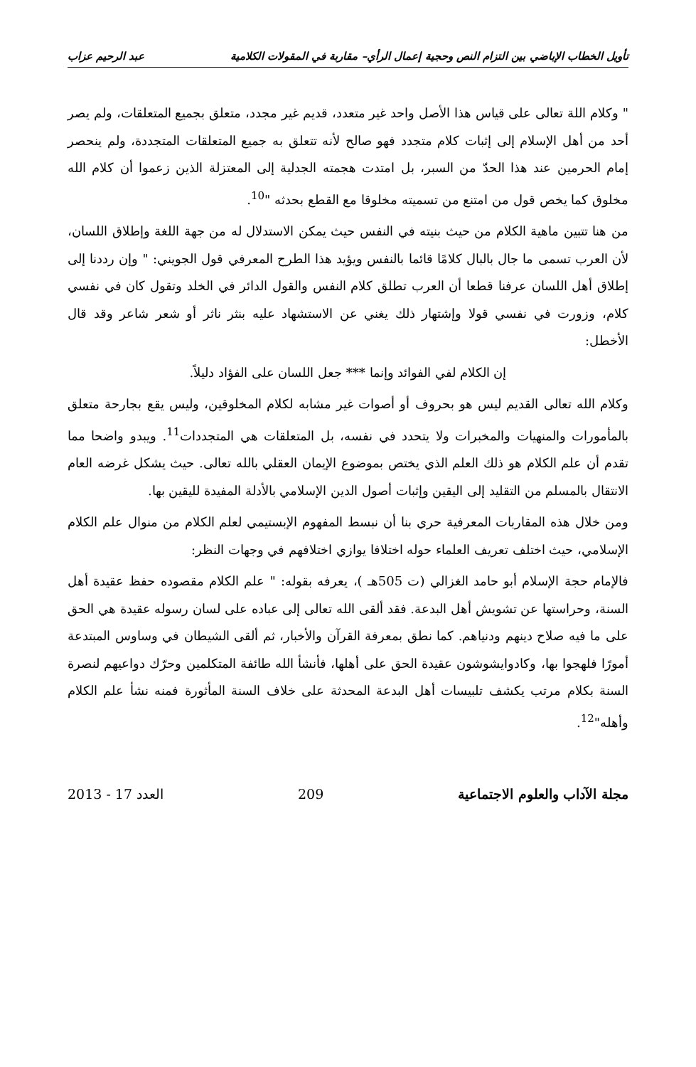تأويل الخطاب الإباضي بين التزام النص وحجية إعمال الرأي– مقاربة في المقولات الكلامية عبد الرحيم عزاب
" وكلام اللة تعالى على قياس هذا الأصل واحد غير متعدد، قديم غير مجدد، متعلق بجميع المتعلقات، ولم يصر أحد من أهل الإسلام إلى إثبات كلام متجدد فهو صالح لأنه تتعلق به جميع المتعلقات المتجددة، ولم ينحصر إمام الحرمين عند هذا الحدّ من السبر، بل امتدت هجمته الجدلية إلى المعتزلة الذين زعموا أن كلام الله مخلوق كما يخص قول من امتنع من تسميته مخلوقا مع القطع بحدثه "<sup>10</sup>.
من هنا تتبين ماهية الكلام من حيث بنيته في النفس حيث يمكن الاستدلال له من جهة اللغة وإطلاق اللسان، لأن العرب تسمى ما جال بالبال كلامًا قائما بالنفس ويؤيد هذا الطرح المعرفي قول الجويني: " وإن رددنا إلى إطلاق أهل اللسان عرفنا قطعا أن العرب تطلق كلام النفس والقول الدائر في الخلد وتقول كان في نفسي كلام، وزورت في نفسي قولا وإشتهار ذلك يغني عن الاستشهاد عليه بنثر ناثر أو شعر شاعر وقد قال الأخطل:
إن الكلام لفي الفوائد وإنما *** جعل اللسان على الفؤاد دليلاً.
وكلام الله تعالى القديم ليس هو بحروف أو أصوات غير مشابه لكلام المخلوقين، وليس يقع بجارحة متعلق بالمأمورات والمنهيات والمخبرات ولا يتحدد في نفسه، بل المتعلقات هي المتجددات<sup>11</sup>. ويبدو واضحا مما تقدم أن علم الكلام هو ذلك العلم الذي يختص بموضوع الإيمان العقلي بالله تعالى. حيث يشكل غرضه العام الانتقال بالمسلم من التقليد إلى اليقين وإثبات أصول الدين الإسلامي بالأدلة المفيدة لليقين بها.
ومن خلال هذه المقاربات المعرفية حري بنا أن نبسط المفهوم الإبستيمي لعلم الكلام من منوال علم الكلام الإسلامي، حيث اختلف تعريف العلماء حوله اختلافا يوازي اختلافهم في وجهات النظر:
فالإمام حجة الإسلام أبو حامد الغزالي (ت 505هـ )، يعرفه بقوله: " علم الكلام مقصوده حفظ عقيدة أهل السنة، وحراستها عن تشويش أهل البدعة. فقد ألقى الله تعالى إلى عباده على لسان رسوله عقيدة هي الحق على ما فيه صلاح دينهم ودنياهم. كما نطق بمعرفة القرآن والأخبار، ثم ألقى الشيطان في وساوس المبتدعة أمورًا فلهجوا بها، وكادوايشوشون عقيدة الحق على أهلها، فأنشأ الله طائفة المتكلمين وحرّك دواعيهم لنصرة السنة بكلام مرتب يكشف تلبيسات أهل البدعة المحدثة على خلاف السنة المأثورة فمنه نشأ علم الكلام وأهله"<sup>12</sup>.
مجلة الآداب والعلوم الاجتماعية 209 العدد 17 - 2013